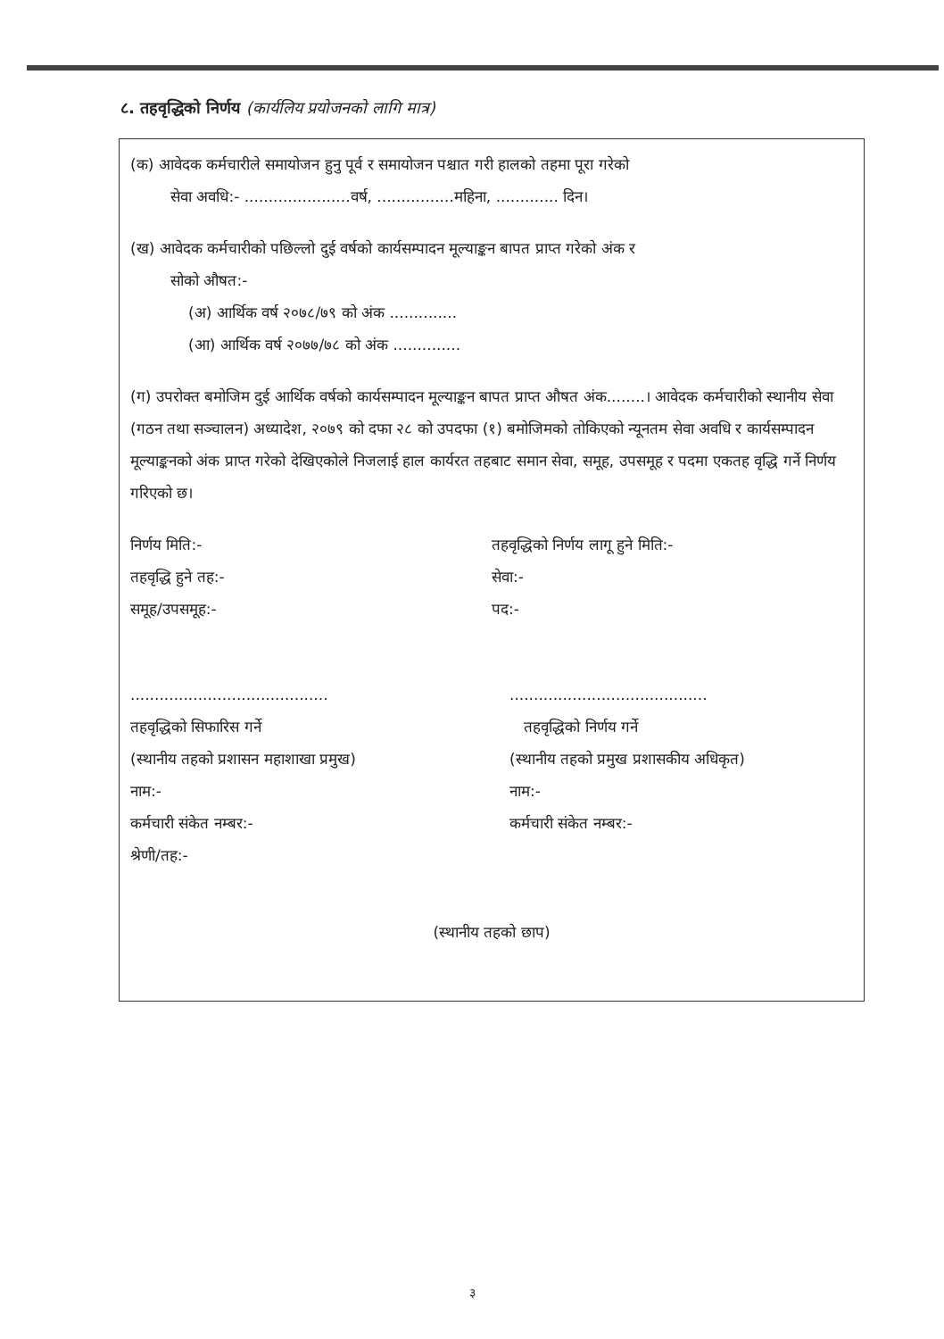८. तहवृद्धिको निर्णय (कार्यलिय प्रयोजनको लागि मात्र)
(क) आवेदक कर्मचारीले समायोजन हुनु पूर्व र समायोजन पश्चात गरी हालको तहमा पूरा गरेको
सेवा अवधि:- ......................वर्ष, ................महिना, ............. दिन।
(ख) आवेदक कर्मचारीको पछिल्लो दुई वर्षको कार्यसम्पादन मूल्याङ्कन बापत प्राप्त गरेको अंक र
सोको औषत:-
(अ) आर्थिक वर्ष २०७८/७९ को अंक ..............
(आ) आर्थिक वर्ष २०७७/७८ को अंक ..............
(ग) उपरोक्त बमोजिम दुई आर्थिक वर्षको कार्यसम्पादन मूल्याङ्कन बापत प्राप्त औषत अंक........। आवेदक कर्मचारीको स्थानीय सेवा (गठन तथा सञ्चालन) अध्यादेश, २०७९ को दफा २८ को उपदफा (१) बमोजिमको तोकिएको न्यूनतम सेवा अवधि र कार्यसम्पादन मूल्याङ्कनको अंक प्राप्त गरेको देखिएकोले निजलाई हाल कार्यरत तहबाट समान सेवा, समूह, उपसमूह र पदमा एकतह वृद्धि गर्ने निर्णय गरिएको छ।
निर्णय मिति:- तहवृद्धिको निर्णय लागू हुने मिति:-
तहवृद्धि हुने तह:- सेवा:-
समूह/उपसमूह:- पद:-
.........................................
तहवृद्धिको सिफारिस गर्ने
(स्थानीय तहको प्रशासन महाशाखा प्रमुख)
नाम:-
कर्मचारी संकेत नम्बर:-
श्रेणी/तह:-
.........................................
तहवृद्धिको निर्णय गर्ने
(स्थानीय तहको प्रमुख प्रशासकीय अधिकृत)
नाम:-
कर्मचारी संकेत नम्बर:-
(स्थानीय तहको छाप)
३